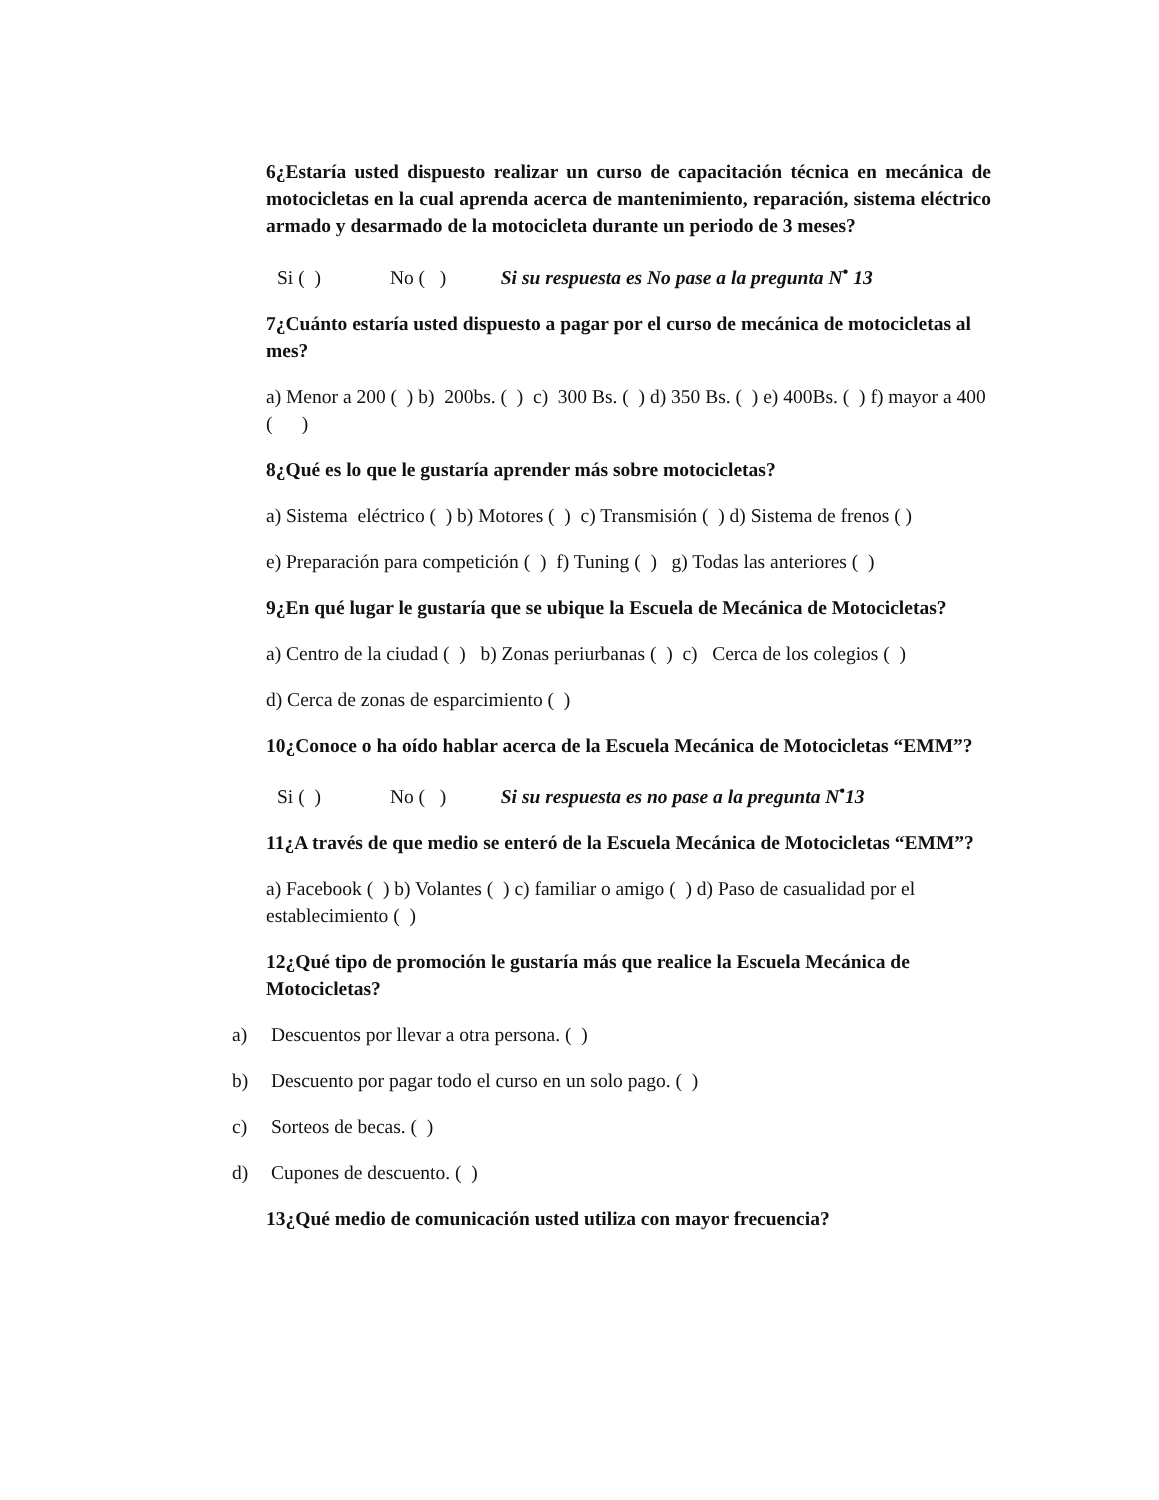6¿Estaría usted dispuesto realizar un curso de capacitación técnica en mecánica de motocicletas en la cual aprenda acerca de mantenimiento, reparación, sistema eléctrico armado y desarmado de la motocicleta durante un periodo de 3 meses?
Si ( ) No ( ) Si su respuesta es No pase a la pregunta N<sup>•</sup> 13
7¿Cuánto estaría usted dispuesto a pagar por el curso de mecánica de motocicletas al mes?
a) Menor a 200 ( ) b) 200bs. ( ) c) 300 Bs. ( ) d) 350 Bs. ( ) e) 400Bs. ( ) f) mayor a 400 ( )
8¿Qué es lo que le gustaría aprender más sobre motocicletas?
a) Sistema eléctrico ( ) b) Motores ( ) c) Transmisión ( ) d) Sistema de frenos ( )
e) Preparación para competición ( ) f) Tuning ( ) g) Todas las anteriores ( )
9¿En qué lugar le gustaría que se ubique la Escuela de Mecánica de Motocicletas?
a) Centro de la ciudad ( ) b) Zonas periurbanas ( ) c) Cerca de los colegios ( )
d) Cerca de zonas de esparcimiento ( )
10¿Conoce o ha oído hablar acerca de la Escuela Mecánica de Motocicletas “EMM”?
Si ( ) No ( ) Si su respuesta es no pase a la pregunta N<sup>•</sup>13
11¿A través de que medio se enteró de la Escuela Mecánica de Motocicletas “EMM”?
a) Facebook ( ) b) Volantes ( ) c) familiar o amigo ( ) d) Paso de casualidad por el establecimiento ( )
12¿Qué tipo de promoción le gustaría más que realice la Escuela Mecánica de Motocicletas?
a) Descuentos por llevar a otra persona. ( )
b) Descuento por pagar todo el curso en un solo pago. ( )
c) Sorteos de becas. ( )
d) Cupones de descuento. ( )
13¿Qué medio de comunicación usted utiliza con mayor frecuencia?